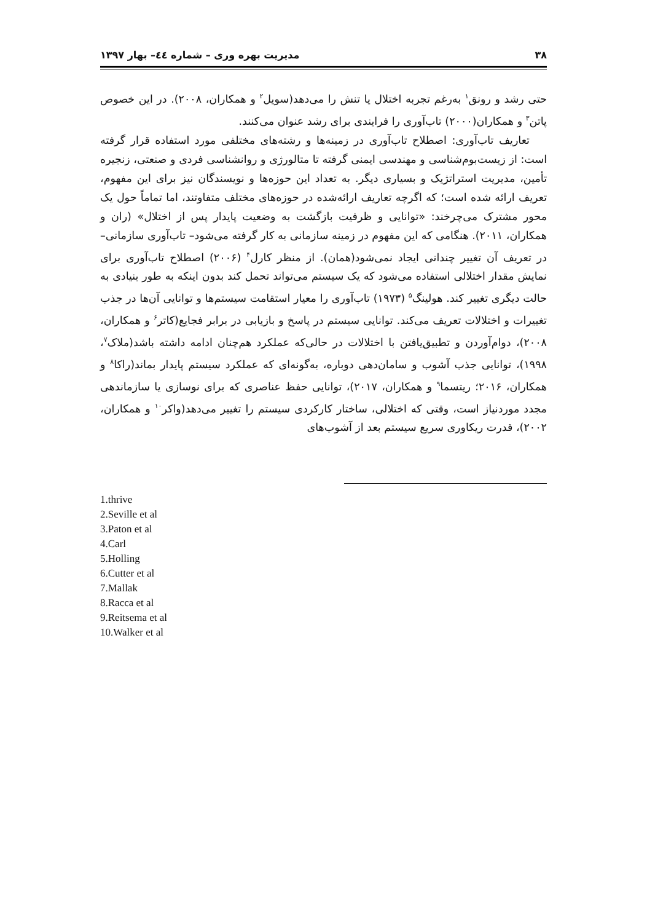۳۸ مدیریت بهره وری – شماره ٤٤– بهار ۱۳۹۷
حتی رشد و رونق<sup>۱</sup> به‌رغم تجربه اختلال یا تنش را می‌دهد(سویل<sup>۲</sup> و همکاران، ۲۰۰۸). در این خصوص پاتن<sup>۳</sup> و همکاران(۲۰۰۰) تاب‌آوری را فرایندی برای رشد عنوان می‌کنند.
تعاریف تاب‌آوری: اصطلاح تاب‌آوری در زمینه‌ها و رشته‌های مختلفی مورد استفاده قرار گرفته است: از زیست‌بوم‌شناسی و مهندسی ایمنی گرفته تا متالورژی و روانشناسی فردی و صنعتی، زنجیره تأمین، مدیریت استراتژیک و بسیاری دیگر. به تعداد این حوزه‌ها و نویسندگان نیز برای این مفهوم، تعریف ارائه شده است؛ که اگرچه تعاریف ارائه‌شده در حوزه‌های مختلف متفاوتند، اما تماماً حول یک محور مشترک می‌چرخند: «توانایی و ظرفیت بازگشت به وضعیت پایدار پس از اختلال» (ران و همکاران، ۲۰۱۱). هنگامی که این مفهوم در زمینه سازمانی به کار گرفته می‌شود– تاب‌آوری سازمانی– در تعریف آن تغییر چندانی ایجاد نمی‌شود(همان). از منظر کارل<sup>۴</sup> (۲۰۰۶) اصطلاح تاب‌آوری برای نمایش مقدار اختلالی استفاده می‌شود که یک سیستم می‌تواند تحمل کند بدون اینکه به طور بنیادی به حالت دیگری تغییر کند. هولینگ<sup>۵</sup> (۱۹۷۳) تاب‌آوری را معیار استقامت سیستم‌ها و توانایی آن‌ها در جذب تغییرات و اختلالات تعریف می‌کند. توانایی سیستم در پاسخ و بازیابی در برابر فجایع(کاتر<sup>۶</sup> و همکاران، ۲۰۰۸)، دوام‌آوردن و تطبیق‌یافتن با اختلالات در حالی‌که عملکرد هم‌چنان ادامه داشته باشد(ملاک<sup>۷</sup>، ۱۹۹۸)، توانایی جذب آشوب و سامان‌دهی دوباره، به‌گونه‌ای که عملکرد سیستم پایدار بماند(راکا<sup>۸</sup> و همکاران، ۲۰۱۶؛ ریتسما<sup>۹</sup> و همکاران، ۲۰۱۷)، توانایی حفظ عناصری که برای نوسازی یا سازماندهی مجدد موردنیاز است، وقتی که اختلالی، ساختار کارکردی سیستم را تغییر می‌دهد(واکر<sup>۱۰</sup> و همکاران، ۲۰۰۲)، قدرت ریکاوری سریع سیستم بعد از آشوب‌های
1.thrive
2.Seville et al
3.Paton et al
4.Carl
5.Holling
6.Cutter et al
7.Mallak
8.Racca et al
9.Reitsema et al
10.Walker et al